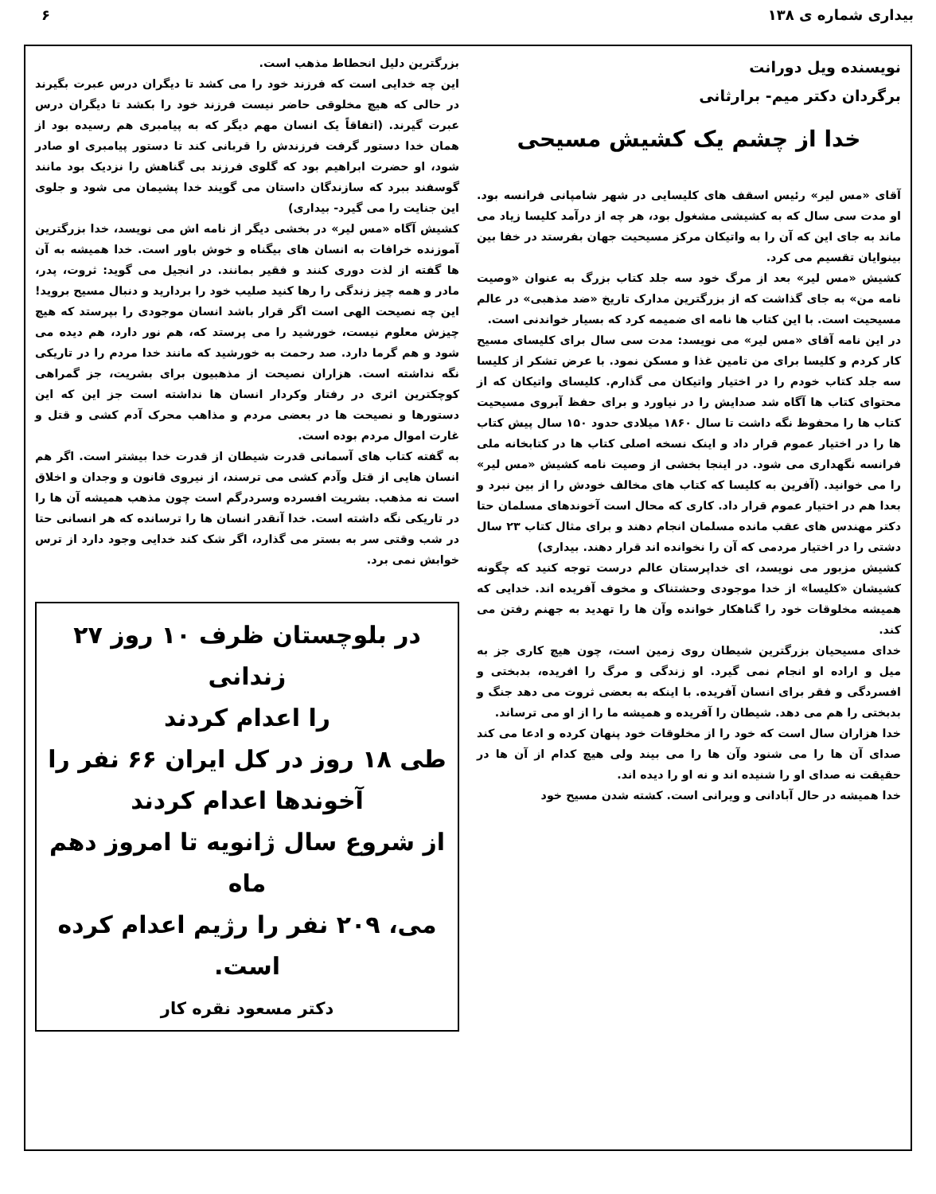بیداری شماره ی ۱۳۸ ۶
نویسنده ویل دورانت
برگردان دکتر میم- برارثانی
خدا از چشم یک کشیش مسیحی
آقای «مس لیر» رئیس اسقف های کلیسایی در شهر شامپانی فرانسه بود. او مدت سی سال که به کشیشی مشغول بود، هر چه از درآمد کلیسا زیاد می ماند به جای این که آن را به واتیکان مرکز مسیحیت جهان بفرستد در خفا بین بینوایان تقسیم می کرد.
کشیش «مس لیر» بعد از مرگ خود سه جلد کتاب بزرگ به عنوان «وصیت نامه من» به جای گذاشت که از بزرگترین مدارک تاریخ «ضد مذهبی» در عالم مسیحیت است. با این کتاب ها نامه ای ضمیمه کرد که بسیار خواندنی است.
در این نامه آقای «مس لیر» می نویسد: مدت سی سال برای کلیسای مسیح کار کردم و کلیسا برای من تامین غذا و مسکن نمود. با عرض تشکر از کلیسا سه جلد کتاب خودم را در اختیار واتیکان می گذارم. کلیسای واتیکان که از محتوای کتاب ها آگاه شد صدایش را در نیاورد و برای حفظ آبروی مسیحیت کتاب ها را محفوظ نگه داشت تا سال ۱۸۶۰ میلادی حدود ۱۵۰ سال پیش کتاب ها را در اختیار عموم قرار داد و اینک نسخه اصلی کتاب ها در کتابخانه ملی فرانسه نگهداری می شود. در اینجا بخشی از وصیت نامه کشیش «مس لیر» را می خوانید. (آفرین به کلیسا که کتاب های مخالف خودش را از بین نبرد و بعدا هم در اختیار عموم قرار داد. کاری که محال است آخوندهای مسلمان حتا دکتر مهندس های عقب مانده مسلمان انجام دهند و برای مثال کتاب ۲۳ سال دشتی را در اختیار مردمی که آن را نخوانده اند قرار دهند. بیداری)
کشیش مزبور می نویسد، ای خداپرستان عالم درست توجه کنید که چگونه کشیشان «کلیسا» از خدا موجودی وحشتناک و مخوف آفریده اند. خدایی که همیشه مخلوقات خود را گناهکار خوانده وآن ها را تهدید به جهنم رفتن می کند.
خدای مسیحیان بزرگترین شیطان روی زمین است، چون هیچ کاری جز به میل و اراده او انجام نمی گیرد. او زندگی و مرگ را افریده، بدبختی و افسردگی و فقر برای انسان آفریده. با اینکه به بعضی ثروت می دهد جنگ و بدبختی را هم می دهد. شیطان را آفریده و همیشه ما را از او می ترساند.
خدا هزاران سال است که خود را از مخلوقات خود پنهان کرده و ادعا می کند صدای آن ها را می شنود وآن ها را می بیند ولی هیچ کدام از آن ها در حقیقت نه صدای او را شنیده اند و نه او را دیده اند.
خدا همیشه در حال آبادانی و ویرانی است. کشته شدن مسیح خود
بزرگترین دلیل انحطاط مذهب است.
این چه خدایی است که فرزند خود را می کشد تا دیگران درس عبرت بگیرند در حالی که هیچ مخلوقی حاضر نیست فرزند خود را بکشد تا دیگران درس عبرت گیرند. (اتفاقاً یک انسان مهم دیگر که به پیامبری هم رسیده بود از همان خدا دستور گرفت فرزندش را قربانی کند تا دستور پیامبری او صادر شود، او حضرت ابراهیم بود که گلوی فرزند بی گناهش را نزدیک بود مانند گوسفند ببرد که سازندگان داستان می گویند خدا پشیمان می شود و جلوی این جنایت را می گیرد- بیداری)
کشیش آگاه «مس لیر» در بخشی دیگر از نامه اش می نویسد، خدا بزرگترین آموزنده خرافات به انسان های بیگناه و خوش باور است. خدا همیشه به آن ها گفته از لذت دوری کنند و فقیر بمانند. در انجیل می گوید: ثروت، پدر، مادر و همه چیز زندگی را رها کنید صلیب خود را بردارید و دنبال مسیح بروید! این چه نصیحت الهی است اگر قرار باشد انسان موجودی را بپرستد که هیچ چیزش معلوم نیست، خورشید را می پرستد که، هم نور دارد، هم دیده می شود و هم گرما دارد. صد رحمت به خورشید که مانند خدا مردم را در تاریکی نگه نداشته است. هزاران نصیحت از مذهبیون برای بشریت، جز گمراهی کوچکترین اثری در رفتار وکردار انسان ها نداشته است جز این که این دستورها و نصیحت ها در بعضی مردم و مذاهب محرک آدم کشی و قتل و غارت اموال مردم بوده است.
به گفته کتاب های آسمانی قدرت شیطان از قدرت خدا بیشتر است. اگر هم انسان هایی از قتل وآدم کشی می ترسند، از نیروی قانون و وجدان و اخلاق است نه مذهب. بشریت افسرده وسردرگم است چون مذهب همیشه آن ها را در تاریکی نگه داشته است. خدا آنقدر انسان ها را ترسانده که هر انسانی حتا در شب وقتی سر به بستر می گذارد، اگر شک کند خدایی وجود دارد از ترس خوابش نمی برد.
در بلوچستان ظرف ۱۰ روز ۲۷ زندانی
را اعدام کردند
طی ۱۸ روز در کل ایران ۶۶ نفر را
آخوندها اعدام کردند
از شروع سال ژانویه تا امروز دهم ماه
می، ۲۰۹ نفر را رژیم اعدام کرده است.
دکتر مسعود نقره کار